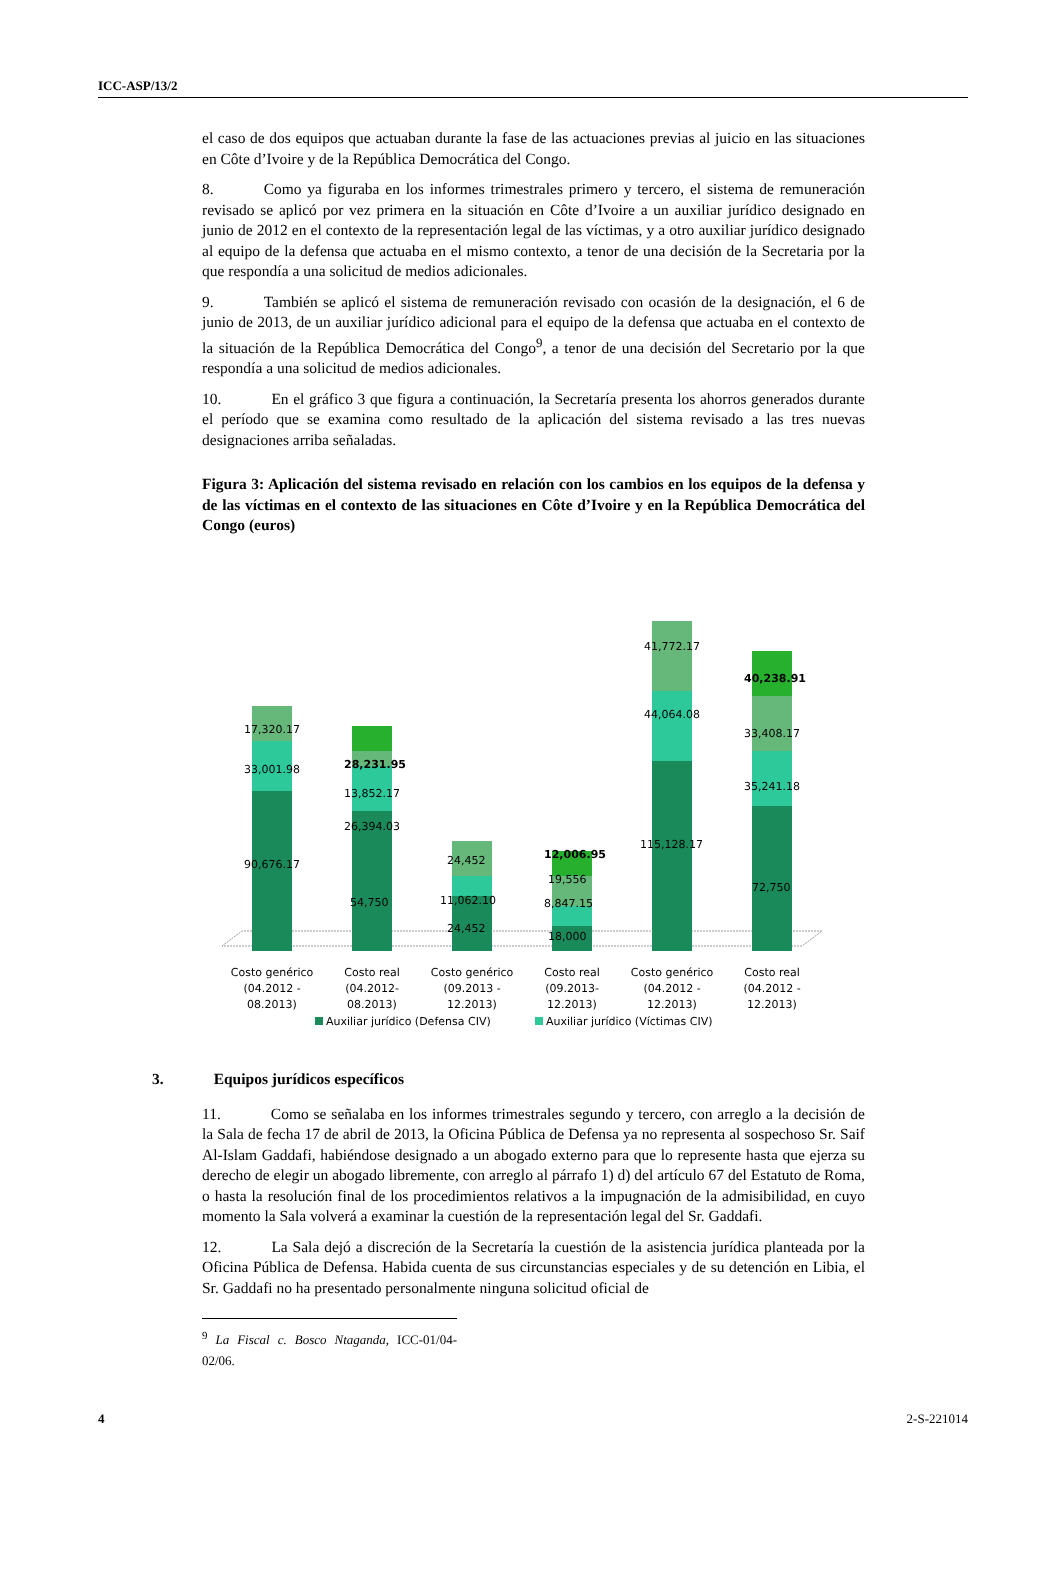ICC-ASP/13/2
el caso de dos equipos que actuaban durante la fase de las actuaciones previas al juicio en las situaciones en Côte d’Ivoire y de la República Democrática del Congo.
8. Como ya figuraba en los informes trimestrales primero y tercero, el sistema de remuneración revisado se aplicó por vez primera en la situación en Côte d’Ivoire a un auxiliar jurídico designado en junio de 2012 en el contexto de la representación legal de las víctimas, y a otro auxiliar jurídico designado al equipo de la defensa que actuaba en el mismo contexto, a tenor de una decisión de la Secretaria por la que respondía a una solicitud de medios adicionales.
9. También se aplicó el sistema de remuneración revisado con ocasión de la designación, el 6 de junio de 2013, de un auxiliar jurídico adicional para el equipo de la defensa que actuaba en el contexto de la situación de la República Democrática del Congo<sup>9</sup>, a tenor de una decisión del Secretario por la que respondía a una solicitud de medios adicionales.
10. En el gráfico 3 que figura a continuación, la Secretaría presenta los ahorros generados durante el período que se examina como resultado de la aplicación del sistema revisado a las tres nuevas designaciones arriba señaladas.
Figura 3: Aplicación del sistema revisado en relación con los cambios en los equipos de la defensa y de las víctimas en el contexto de las situaciones en Côte d’Ivoire y en la República Democrática del Congo (euros)
17,320.17
33,001.98
90,676.17
28,231.95
13,852.17
26,394.03
54,750
24,452
11,062.10
24,452
12,006.95
19,556
8,847.15
18,000
41,772.17
44,064.08
115,128.17
40,238.91
33,408.17
35,241.18
72,750
Costo genérico
(04.2012 -
08.2013)
Costo real
(04.2012-
08.2013)
Costo genérico
(09.2013 -
12.2013)
Costo real
(09.2013-
12.2013)
Costo genérico
(04.2012 -
12.2013)
Costo real
(04.2012 -
12.2013)
Auxiliar jurídico (Defensa CIV)
Auxiliar jurídico (Víctimas CIV)
3. Equipos jurídicos específicos
11. Como se señalaba en los informes trimestrales segundo y tercero, con arreglo a la decisión de la Sala de fecha 17 de abril de 2013, la Oficina Pública de Defensa ya no representa al sospechoso Sr. Saif Al-Islam Gaddafi, habiéndose designado a un abogado externo para que lo represente hasta que ejerza su derecho de elegir un abogado libremente, con arreglo al párrafo 1) d) del artículo 67 del Estatuto de Roma, o hasta la resolución final de los procedimientos relativos a la impugnación de la admisibilidad, en cuyo momento la Sala volverá a examinar la cuestión de la representación legal del Sr. Gaddafi.
12. La Sala dejó a discreción de la Secretaría la cuestión de la asistencia jurídica planteada por la Oficina Pública de Defensa. Habida cuenta de sus circunstancias especiales y de su detención en Libia, el Sr. Gaddafi no ha presentado personalmente ninguna solicitud oficial de
<sup>9</sup> La Fiscal c. Bosco Ntaganda, ICC-01/04-02/06.
4 2-S-221014